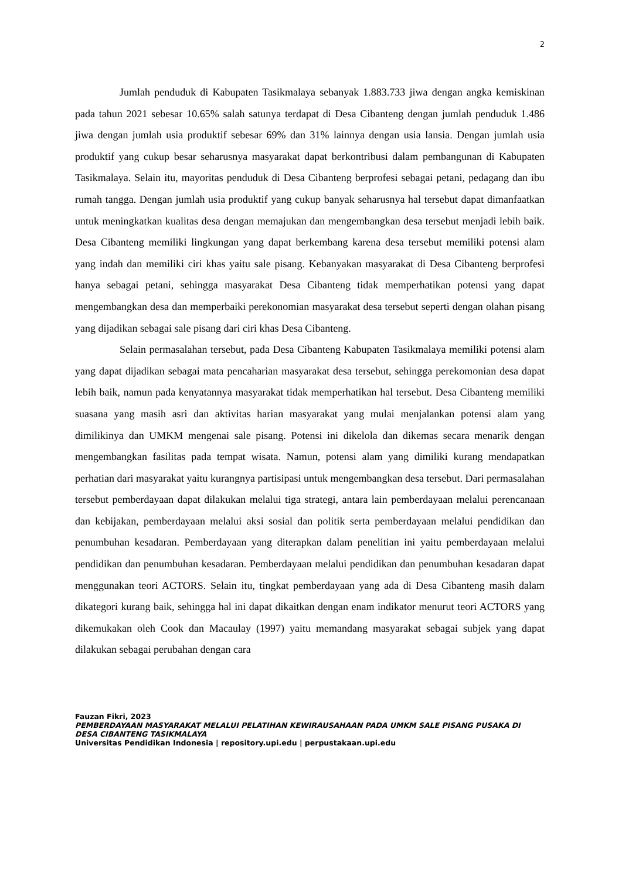2
Jumlah penduduk di Kabupaten Tasikmalaya sebanyak 1.883.733 jiwa dengan angka kemiskinan pada tahun 2021 sebesar 10.65% salah satunya terdapat di Desa Cibanteng dengan jumlah penduduk 1.486 jiwa dengan jumlah usia produktif sebesar 69% dan 31% lainnya dengan usia lansia. Dengan jumlah usia produktif yang cukup besar seharusnya masyarakat dapat berkontribusi dalam pembangunan di Kabupaten Tasikmalaya. Selain itu, mayoritas penduduk di Desa Cibanteng berprofesi sebagai petani, pedagang dan ibu rumah tangga. Dengan jumlah usia produktif yang cukup banyak seharusnya hal tersebut dapat dimanfaatkan untuk meningkatkan kualitas desa dengan memajukan dan mengembangkan desa tersebut menjadi lebih baik. Desa Cibanteng memiliki lingkungan yang dapat berkembang karena desa tersebut memiliki potensi alam yang indah dan memiliki ciri khas yaitu sale pisang. Kebanyakan masyarakat di Desa Cibanteng berprofesi hanya sebagai petani, sehingga masyarakat Desa Cibanteng tidak memperhatikan potensi yang dapat mengembangkan desa dan memperbaiki perekonomian masyarakat desa tersebut seperti dengan olahan pisang yang dijadikan sebagai sale pisang dari ciri khas Desa Cibanteng.
Selain permasalahan tersebut, pada Desa Cibanteng Kabupaten Tasikmalaya memiliki potensi alam yang dapat dijadikan sebagai mata pencaharian masyarakat desa tersebut, sehingga perekomonian desa dapat lebih baik, namun pada kenyatannya masyarakat tidak memperhatikan hal tersebut. Desa Cibanteng memiliki suasana yang masih asri dan aktivitas harian masyarakat yang mulai menjalankan potensi alam yang dimilikinya dan UMKM mengenai sale pisang. Potensi ini dikelola dan dikemas secara menarik dengan mengembangkan fasilitas pada tempat wisata. Namun, potensi alam yang dimiliki kurang mendapatkan perhatian dari masyarakat yaitu kurangnya partisipasi untuk mengembangkan desa tersebut. Dari permasalahan tersebut pemberdayaan dapat dilakukan melalui tiga strategi, antara lain pemberdayaan melalui perencanaan dan kebijakan, pemberdayaan melalui aksi sosial dan politik serta pemberdayaan melalui pendidikan dan penumbuhan kesadaran. Pemberdayaan yang diterapkan dalam penelitian ini yaitu pemberdayaan melalui pendidikan dan penumbuhan kesadaran. Pemberdayaan melalui pendidikan dan penumbuhan kesadaran dapat menggunakan teori ACTORS. Selain itu, tingkat pemberdayaan yang ada di Desa Cibanteng masih dalam dikategori kurang baik, sehingga hal ini dapat dikaitkan dengan enam indikator menurut teori ACTORS yang dikemukakan oleh Cook dan Macaulay (1997) yaitu memandang masyarakat sebagai subjek yang dapat dilakukan sebagai perubahan dengan cara
Fauzan Fikri, 2023
PEMBERDAYAAN MASYARAKAT MELALUI PELATIHAN KEWIRAUSAHAAN PADA UMKM SALE PISANG PUSAKA DI DESA CIBANTENG TASIKMALAYA
Universitas Pendidikan Indonesia | repository.upi.edu | perpustakaan.upi.edu